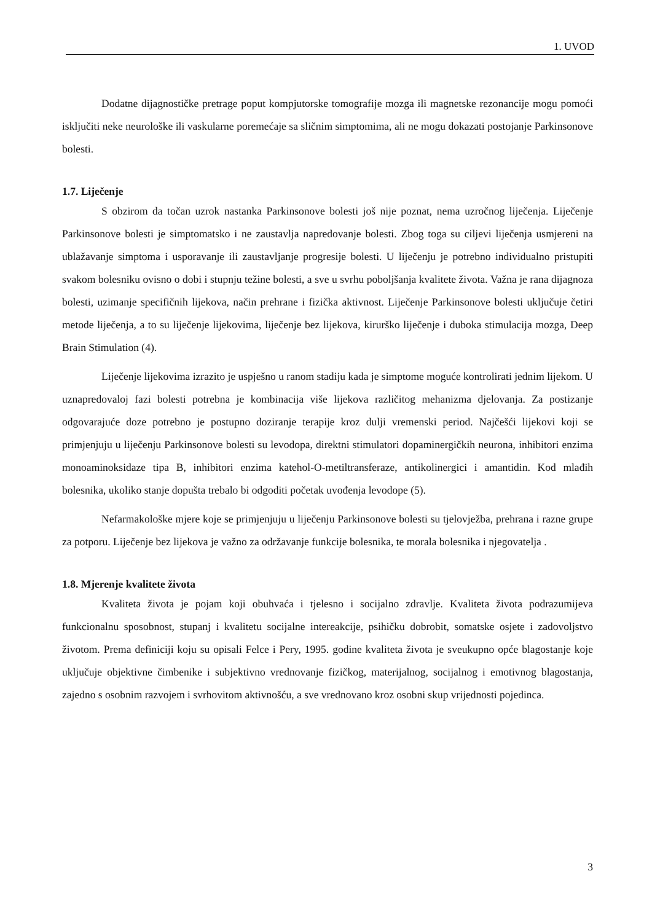1. UVOD
Dodatne dijagnostičke pretrage poput kompjutorske tomografije mozga ili magnetske rezonancije mogu pomoći isključiti neke neurološke ili vaskularne poremećaje sa sličnim simptomima, ali ne mogu dokazati postojanje Parkinsonove bolesti.
1.7. Liječenje
S obzirom da točan uzrok nastanka Parkinsonove bolesti još nije poznat, nema uzročnog liječenja. Liječenje Parkinsonove bolesti je simptomatsko i ne zaustavlja napredovanje bolesti. Zbog toga su ciljevi liječenja usmjereni na ublažavanje simptoma i usporavanje ili zaustavljanje progresije bolesti. U liječenju je potrebno individualno pristupiti svakom bolesniku ovisno o dobi i stupnju težine bolesti, a sve u svrhu poboljšanja kvalitete života. Važna je rana dijagnoza bolesti, uzimanje specifičnih lijekova, način prehrane i fizička aktivnost. Liječenje Parkinsonove bolesti uključuje četiri metode liječenja, a to su liječenje lijekovima, liječenje bez lijekova, kirurško liječenje i duboka stimulacija mozga, Deep Brain Stimulation (4).
Liječenje lijekovima izrazito je uspješno u ranom stadiju kada je simptome moguće kontrolirati jednim lijekom. U uznapredovaloj fazi bolesti potrebna je kombinacija više lijekova različitog mehanizma djelovanja. Za postizanje odgovarajuće doze potrebno je postupno doziranje terapije kroz dulji vremenski period. Najčešći lijekovi koji se primjenjuju u liječenju Parkinsonove bolesti su levodopa, direktni stimulatori dopaminergičkih neurona, inhibitori enzima monoaminoksidaze tipa B, inhibitori enzima katehol-O-metiltransferaze, antikolinergici i amantidin. Kod mlađih bolesnika, ukoliko stanje dopušta trebalo bi odgoditi početak uvođenja levodope (5).
Nefarmakološke mjere koje se primjenjuju u liječenju Parkinsonove bolesti su tjelovježba, prehrana i razne grupe za potporu. Liječenje bez lijekova je važno za održavanje funkcije bolesnika, te morala bolesnika i njegovatelja .
1.8. Mjerenje kvalitete života
Kvaliteta života je pojam koji obuhvaća i tjelesno i socijalno zdravlje. Kvaliteta života podrazumijeva funkcionalnu sposobnost, stupanj i kvalitetu socijalne intereakcije, psihičku dobrobit, somatske osjete i zadovoljstvo životom. Prema definiciji koju su opisali Felce i Pery, 1995. godine kvaliteta života je sveukupno opće blagostanje koje uključuje objektivne čimbenike i subjektivno vrednovanje fizičkog, materijalnog, socijalnog i emotivnog blagostanja, zajedno s osobnim razvojem i svrhovitom aktivnošću, a sve vrednovano kroz osobni skup vrijednosti pojedinca.
3